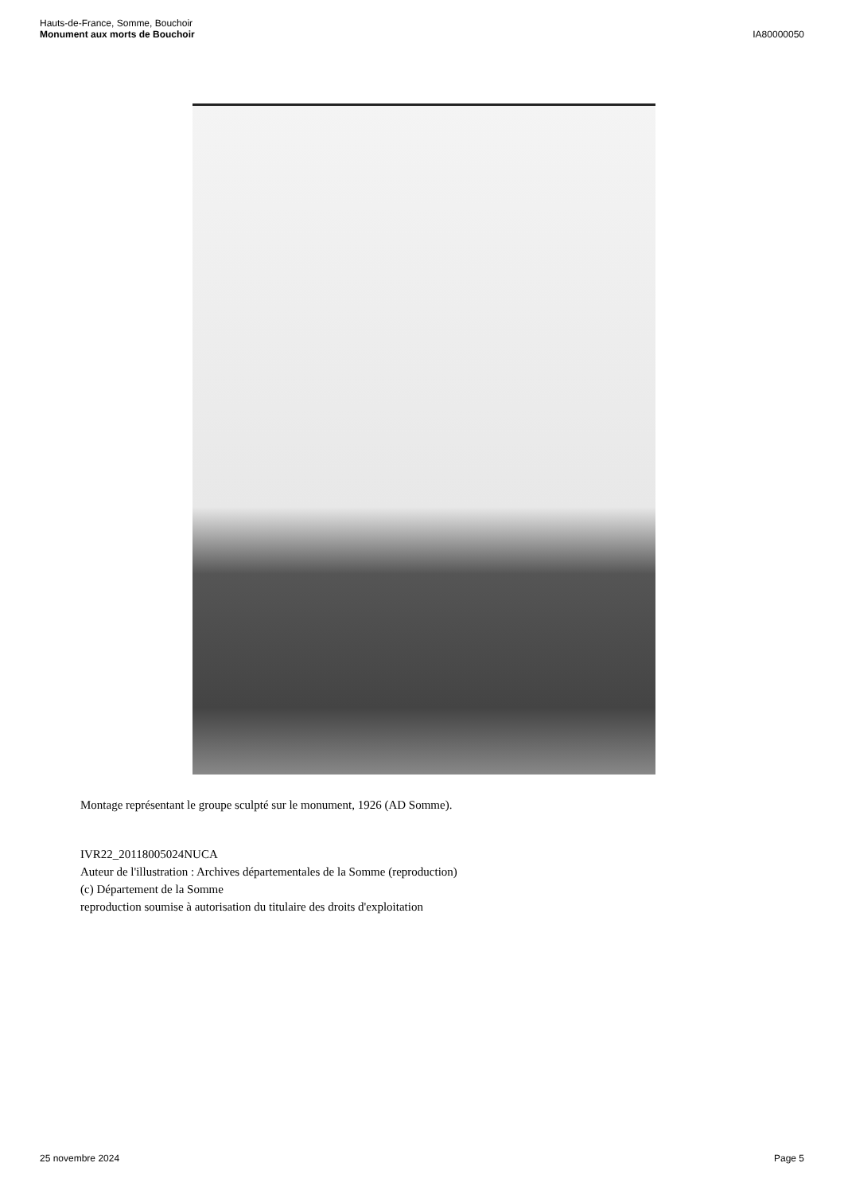Hauts-de-France, Somme, Bouchoir
Monument aux morts de Bouchoir
IA80000050
Montage représentant le groupe sculpté sur le monument, 1926 (AD Somme).
IVR22_20118005024NUCA
Auteur de l'illustration : Archives départementales de la Somme (reproduction)
(c) Département de la Somme
reproduction soumise à autorisation du titulaire des droits d'exploitation
25 novembre 2024 Page 5